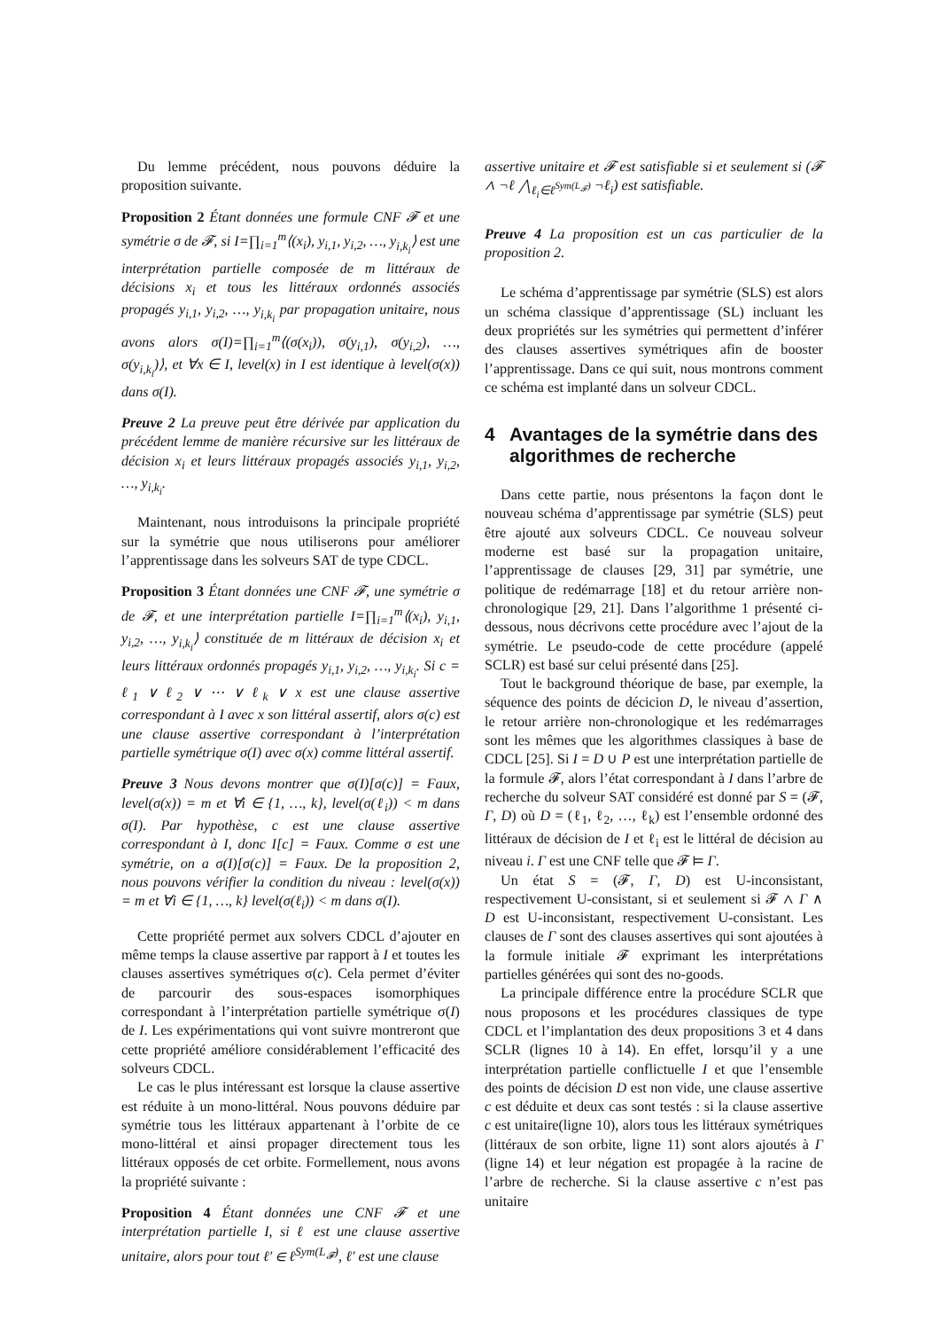Du lemme précédent, nous pouvons déduire la proposition suivante.
Proposition 2 Étant données une formule CNF 𝓕 et une symétrie σ de 𝓕, si I=∏<sub>i=1</sub><sup>m</sup>⟨(x<sub>i</sub>), y<sub>i,1</sub>, y<sub>i,2</sub>, …, y<sub>i,k<sub>i</sub></sub>⟩ est une interprétation partielle composée de m littéraux de décisions x<sub>i</sub> et tous les littéraux ordonnés associés propagés y<sub>i,1</sub>, y<sub>i,2</sub>, …, y<sub>i,k<sub>i</sub></sub> par propagation unitaire, nous avons alors σ(I)=∏<sub>i=1</sub><sup>m</sup>⟨(σ(x<sub>i</sub>)), σ(y<sub>i,1</sub>), σ(y<sub>i,2</sub>), …, σ(y<sub>i,k<sub>i</sub></sub>)⟩, et ∀x ∈ I, level(x) in I est identique à level(σ(x)) dans σ(I).
Preuve 2 La preuve peut être dérivée par application du précédent lemme de manière récursive sur les littéraux de décision x<sub>i</sub> et leurs littéraux propagés associés y<sub>i,1</sub>, y<sub>i,2</sub>, …, y<sub>i,k<sub>i</sub></sub>.
Maintenant, nous introduisons la principale propriété sur la symétrie que nous utiliserons pour améliorer l’apprentissage dans les solveurs SAT de type CDCL.
Proposition 3 Étant données une CNF 𝓕, une symétrie σ de 𝓕, et une interprétation partielle I=∏<sub>i=1</sub><sup>m</sup>⟨(x<sub>i</sub>), y<sub>i,1</sub>, y<sub>i,2</sub>, …, y<sub>i,k<sub>i</sub></sub>⟩ constituée de m littéraux de décision x<sub>i</sub> et leurs littéraux ordonnés propagés y<sub>i,1</sub>, y<sub>i,2</sub>, …, y<sub>i,k<sub>i</sub></sub>. Si c = ℓ<sub>1</sub> ∨ ℓ<sub>2</sub> ∨ ⋯ ∨ ℓ<sub>k</sub> ∨ x est une clause assertive correspondant à I avec x son littéral assertif, alors σ(c) est une clause assertive correspondant à l’interprétation partielle symétrique σ(I) avec σ(x) comme littéral assertif.
Preuve 3 Nous devons montrer que σ(I)[σ(c)] = Faux, level(σ(x)) = m et ∀i ∈ {1, …, k}, level(σ(ℓ<sub>i</sub>)) < m dans σ(I). Par hypothèse, c est une clause assertive correspondant à I, donc I[c] = Faux. Comme σ est une symétrie, on a σ(I)[σ(c)] = Faux. De la proposition 2, nous pouvons vérifier la condition du niveau : level(σ(x)) = m et ∀i ∈ {1, …, k} level(σ(ℓ<sub>i</sub>)) < m dans σ(I).
Cette propriété permet aux solvers CDCL d’ajouter en même temps la clause assertive par rapport à I et toutes les clauses assertives symétriques σ(c). Cela permet d’éviter de parcourir des sous-espaces isomorphiques correspondant à l’interprétation partielle symétrique σ(I) de I. Les expérimentations qui vont suivre montreront que cette propriété améliore considérablement l’efficacité des solveurs CDCL.
Le cas le plus intéressant est lorsque la clause assertive est réduite à un mono-littéral. Nous pouvons déduire par symétrie tous les littéraux appartenant à l’orbite de ce mono-littéral et ainsi propager directement tous les littéraux opposés de cet orbite. Formellement, nous avons la propriété suivante :
Proposition 4 Étant données une CNF 𝓕 et une interprétation partielle I, si ℓ est une clause assertive unitaire, alors pour tout ℓ′ ∈ ℓ<sup>Sym(L<sub>𝓕</sub>)</sup>, ℓ′ est une clause
assertive unitaire et 𝓕 est satisfiable si et seulement si (𝓕 ∧ ¬ℓ ⋀<sub>ℓ<sub>i</sub>∈ℓ<sup>Sym(L<sub>𝓕</sub>)</sup></sub> ¬ℓ<sub>i</sub>) est satisfiable.
Preuve 4 La proposition est un cas particulier de la proposition 2.
Le schéma d’apprentissage par symétrie (SLS) est alors un schéma classique d’apprentissage (SL) incluant les deux propriétés sur les symétries qui permettent d’inférer des clauses assertives symétriques afin de booster l’apprentissage. Dans ce qui suit, nous montrons comment ce schéma est implanté dans un solveur CDCL.
4 Avantages de la symétrie dans des algorithmes de recherche
Dans cette partie, nous présentons la façon dont le nouveau schéma d’apprentissage par symétrie (SLS) peut être ajouté aux solveurs CDCL. Ce nouveau solveur moderne est basé sur la propagation unitaire, l’apprentissage de clauses [29, 31] par symétrie, une politique de redémarrage [18] et du retour arrière non-chronologique [29, 21]. Dans l’algorithme 1 présenté ci-dessous, nous décrivons cette procédure avec l’ajout de la symétrie. Le pseudo-code de cette procédure (appelé SCLR) est basé sur celui présenté dans [25].
Tout le background théorique de base, par exemple, la séquence des points de décicion D, le niveau d’assertion, le retour arrière non-chronologique et les redémarrages sont les mêmes que les algorithmes classiques à base de CDCL [25]. Si I = D ∪ P est une interprétation partielle de la formule 𝓕, alors l’état correspondant à I dans l’arbre de recherche du solveur SAT considéré est donné par S = (𝓕, Γ, D) où D = (ℓ<sub>1</sub>, ℓ<sub>2</sub>, …, ℓ<sub>k</sub>) est l’ensemble ordonné des littéraux de décision de I et ℓ<sub>i</sub> est le littéral de décision au niveau i. Γ est une CNF telle que 𝓕 ⊨ Γ.
Un état S = (𝓕, Γ, D) est U-inconsistant, respectivement U-consistant, si et seulement si 𝓕 ∧ Γ ∧ D est U-inconsistant, respectivement U-consistant. Les clauses de Γ sont des clauses assertives qui sont ajoutées à la formule initiale 𝓕 exprimant les interprétations partielles générées qui sont des no-goods.
La principale différence entre la procédure SCLR que nous proposons et les procédures classiques de type CDCL et l’implantation des deux propositions 3 et 4 dans SCLR (lignes 10 à 14). En effet, lorsqu’il y a une interprétation partielle conflictuelle I et que l’ensemble des points de décision D est non vide, une clause assertive c est déduite et deux cas sont testés : si la clause assertive c est unitaire(ligne 10), alors tous les littéraux symétriques (littéraux de son orbite, ligne 11) sont alors ajoutés à Γ (ligne 14) et leur négation est propagée à la racine de l’arbre de recherche. Si la clause assertive c n’est pas unitaire